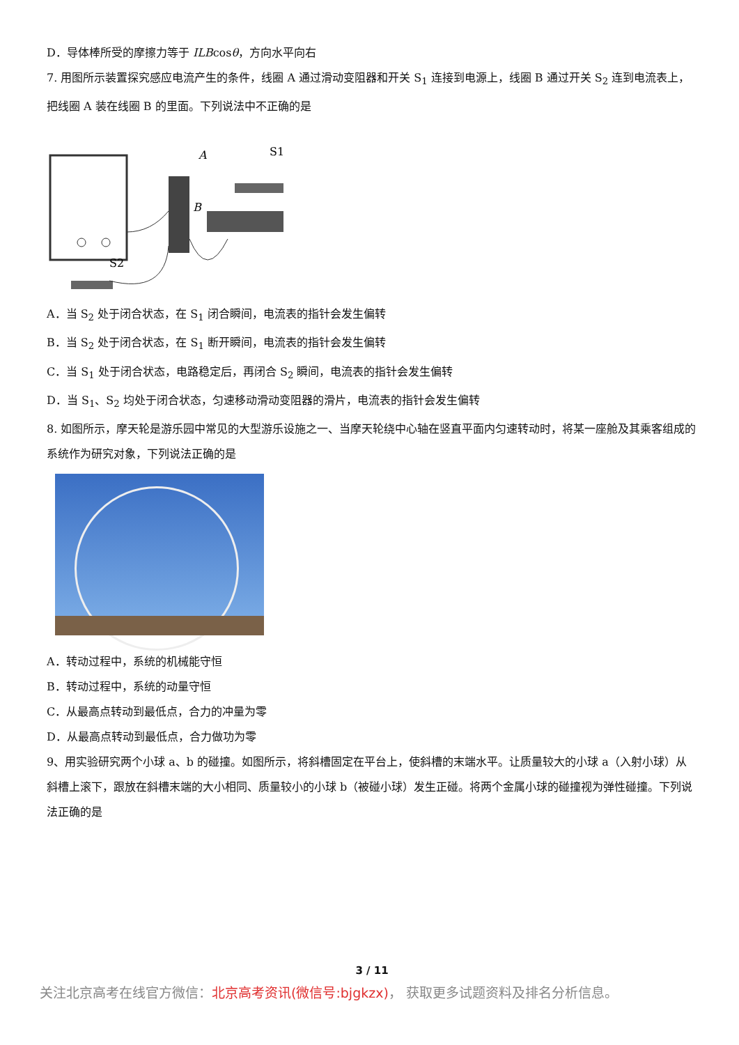D．导体棒所受的摩擦力等于 ILBcosθ，方向水平向右
7. 用图所示装置探究感应电流产生的条件，线圈 A 通过滑动变阻器和开关 S<sub>1</sub> 连接到电源上，线圈 B 通过开关 S<sub>2</sub> 连到电流表上，把线圈 A 装在线圈 B 的里面。下列说法中不正确的是
A
B
S1
S2
A．当 S<sub>2</sub> 处于闭合状态，在 S<sub>1</sub> 闭合瞬间，电流表的指针会发生偏转
B．当 S<sub>2</sub> 处于闭合状态，在 S<sub>1</sub> 断开瞬间，电流表的指针会发生偏转
C．当 S<sub>1</sub> 处于闭合状态，电路稳定后，再闭合 S<sub>2</sub> 瞬间，电流表的指针会发生偏转
D．当 S<sub>1</sub>、S<sub>2</sub> 均处于闭合状态，匀速移动滑动变阻器的滑片，电流表的指针会发生偏转
8. 如图所示，摩天轮是游乐园中常见的大型游乐设施之一、当摩天轮绕中心轴在竖直平面内匀速转动时，将某一座舱及其乘客组成的系统作为研究对象，下列说法正确的是
A．转动过程中，系统的机械能守恒
B．转动过程中，系统的动量守恒
C．从最高点转动到最低点，合力的冲量为零
D．从最高点转动到最低点，合力做功为零
9、用实验研究两个小球 a、b 的碰撞。如图所示，将斜槽固定在平台上，使斜槽的末端水平。让质量较大的小球 a（入射小球）从斜槽上滚下，跟放在斜槽末端的大小相同、质量较小的小球 b（被碰小球）发生正碰。将两个金属小球的碰撞视为弹性碰撞。下列说法正确的是
3 / 11
关注北京高考在线官方微信：北京高考资讯(微信号:bjgkzx)， 获取更多试题资料及排名分析信息。